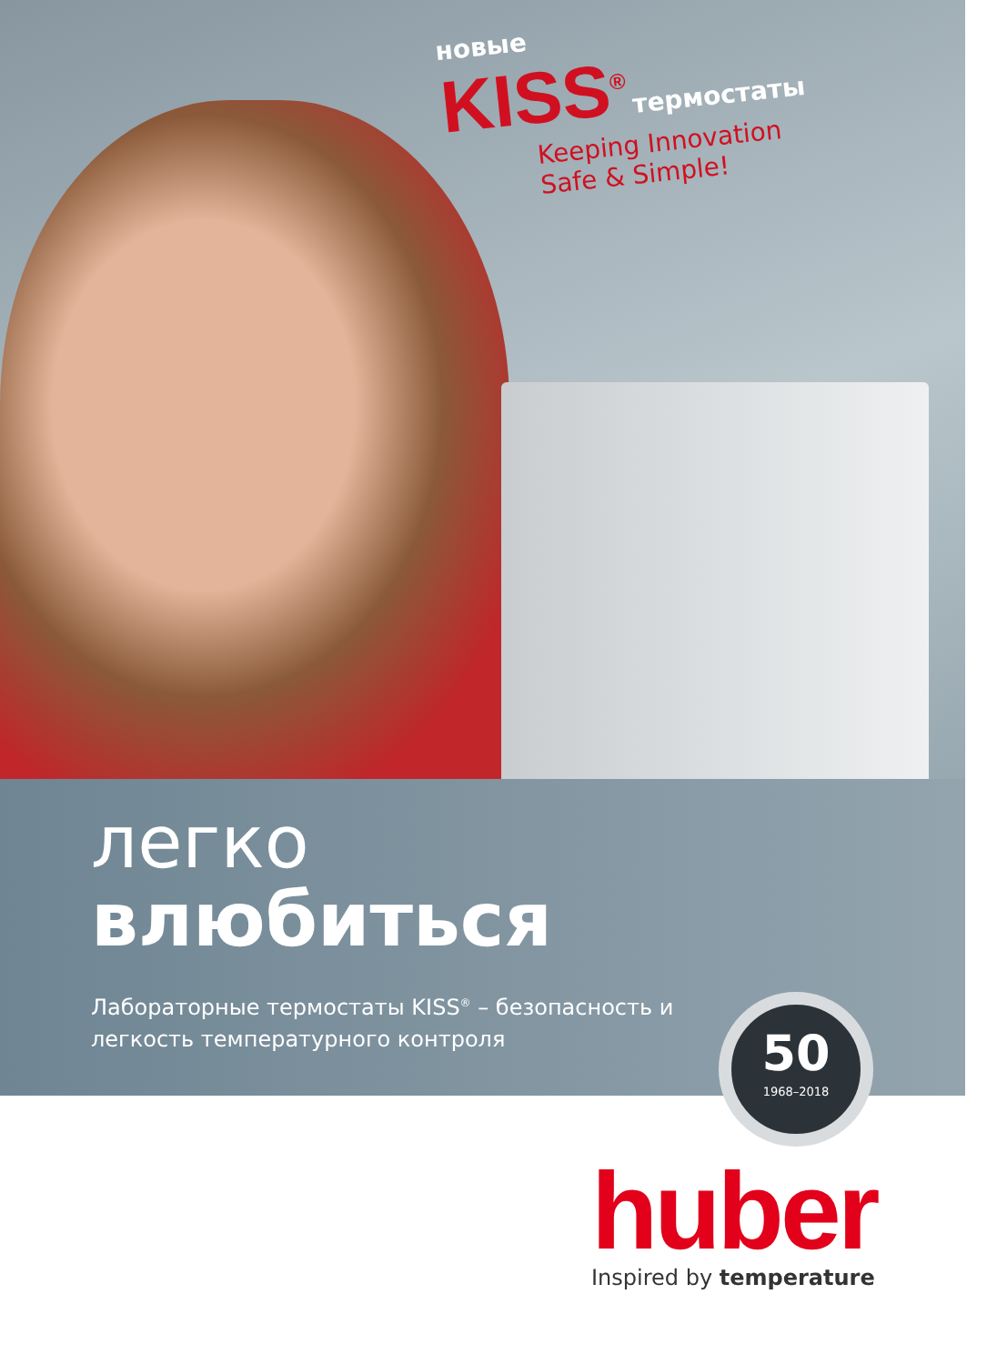новые
KISS<sup>®</sup> термостаты
Keeping Innovation
Safe & Simple!
легко
влюбиться
Лабораторные термостаты KISS<sup>®</sup> – безопасность и
легкость температурного контроля
50
1968–2018
huber
Inspired by temperature